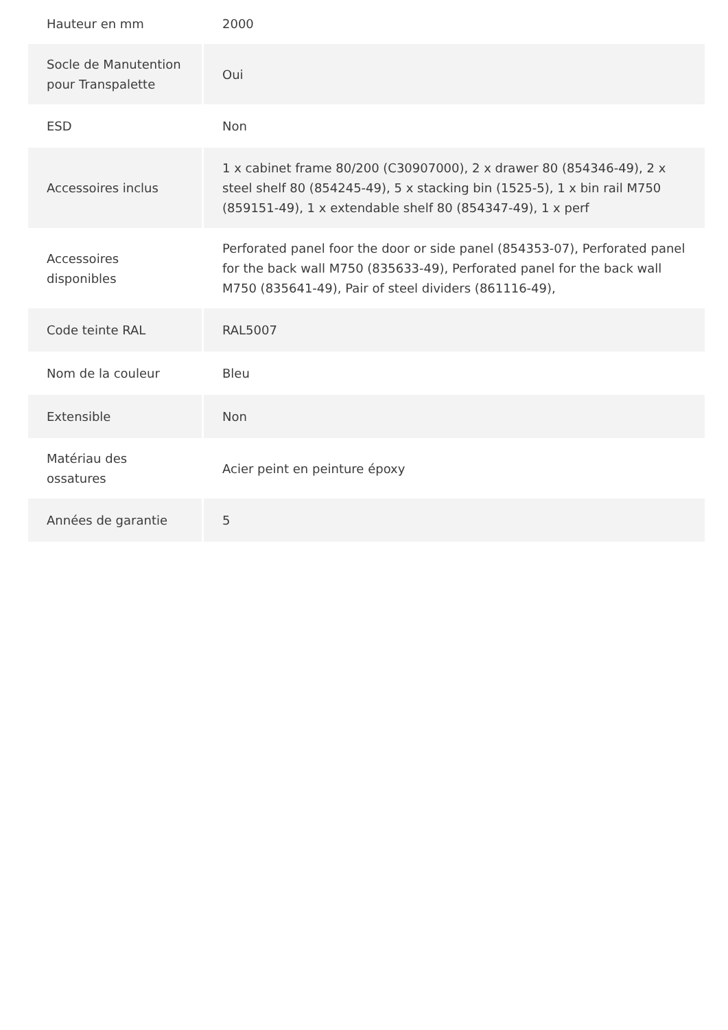| Hauteur en mm | 2000 |
| Socle de Manutention pour Transpalette | Oui |
| ESD | Non |
| Accessoires inclus | 1 x cabinet frame 80/200 (C30907000), 2 x drawer 80 (854346-49), 2 x steel shelf 80 (854245-49), 5 x stacking bin (1525-5), 1 x bin rail M750 (859151-49), 1 x extendable shelf 80 (854347-49), 1 x perf |
| Accessoires disponibles | Perforated panel foor the door or side panel (854353-07), Perforated panel for the back wall M750 (835633-49), Perforated panel for the back wall M750 (835641-49), Pair of steel dividers (861116-49), |
| Code teinte RAL | RAL5007 |
| Nom de la couleur | Bleu |
| Extensible | Non |
| Matériau des ossatures | Acier peint en peinture époxy |
| Années de garantie | 5 |